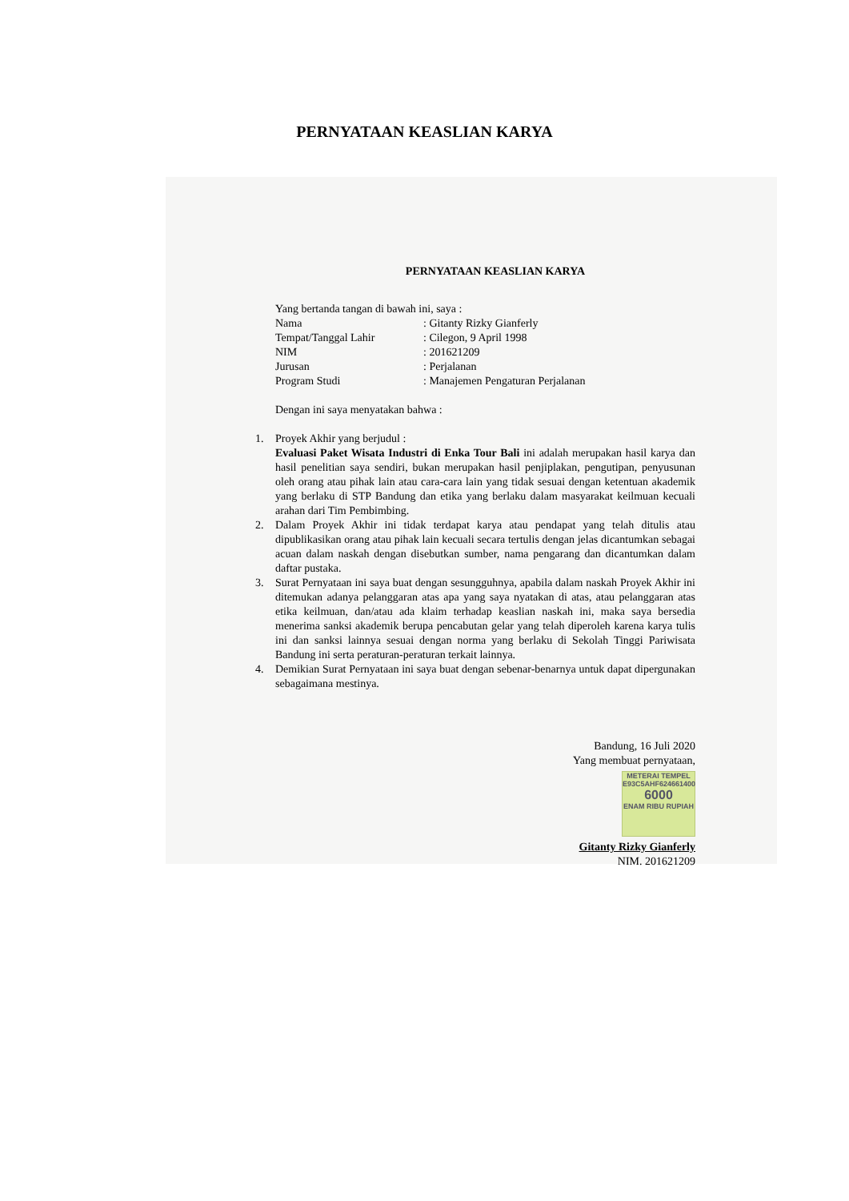PERNYATAAN KEASLIAN KARYA
PERNYATAAN KEASLIAN KARYA
Yang bertanda tangan di bawah ini, saya :
| Nama | : Gitanty Rizky Gianferly |
| Tempat/Tanggal Lahir | : Cilegon, 9 April 1998 |
| NIM | : 201621209 |
| Jurusan | : Perjalanan |
| Program Studi | : Manajemen Pengaturan Perjalanan |
Dengan ini saya menyatakan bahwa :
1. Proyek Akhir yang berjudul :
Evaluasi Paket Wisata Industri di Enka Tour Bali ini adalah merupakan hasil karya dan hasil penelitian saya sendiri, bukan merupakan hasil penjiplakan, pengutipan, penyusunan oleh orang atau pihak lain atau cara-cara lain yang tidak sesuai dengan ketentuan akademik yang berlaku di STP Bandung dan etika yang berlaku dalam masyarakat keilmuan kecuali arahan dari Tim Pembimbing.
2. Dalam Proyek Akhir ini tidak terdapat karya atau pendapat yang telah ditulis atau dipublikasikan orang atau pihak lain kecuali secara tertulis dengan jelas dicantumkan sebagai acuan dalam naskah dengan disebutkan sumber, nama pengarang dan dicantumkan dalam daftar pustaka.
3. Surat Pernyataan ini saya buat dengan sesungguhnya, apabila dalam naskah Proyek Akhir ini ditemukan adanya pelanggaran atas apa yang saya nyatakan di atas, atau pelanggaran atas etika keilmuan, dan/atau ada klaim terhadap keaslian naskah ini, maka saya bersedia menerima sanksi akademik berupa pencabutan gelar yang telah diperoleh karena karya tulis ini dan sanksi lainnya sesuai dengan norma yang berlaku di Sekolah Tinggi Pariwisata Bandung ini serta peraturan-peraturan terkait lainnya.
4. Demikian Surat Pernyataan ini saya buat dengan sebenar-benarnya untuk dapat dipergunakan sebagaimana mestinya.
Bandung, 16 Juli 2020
Yang membuat pernyataan,
METERAI TEMPEL
E93C5AHF624661400
6000
ENAM RIBU RUPIAH
Gitanty Rizky Gianferly
NIM. 201621209